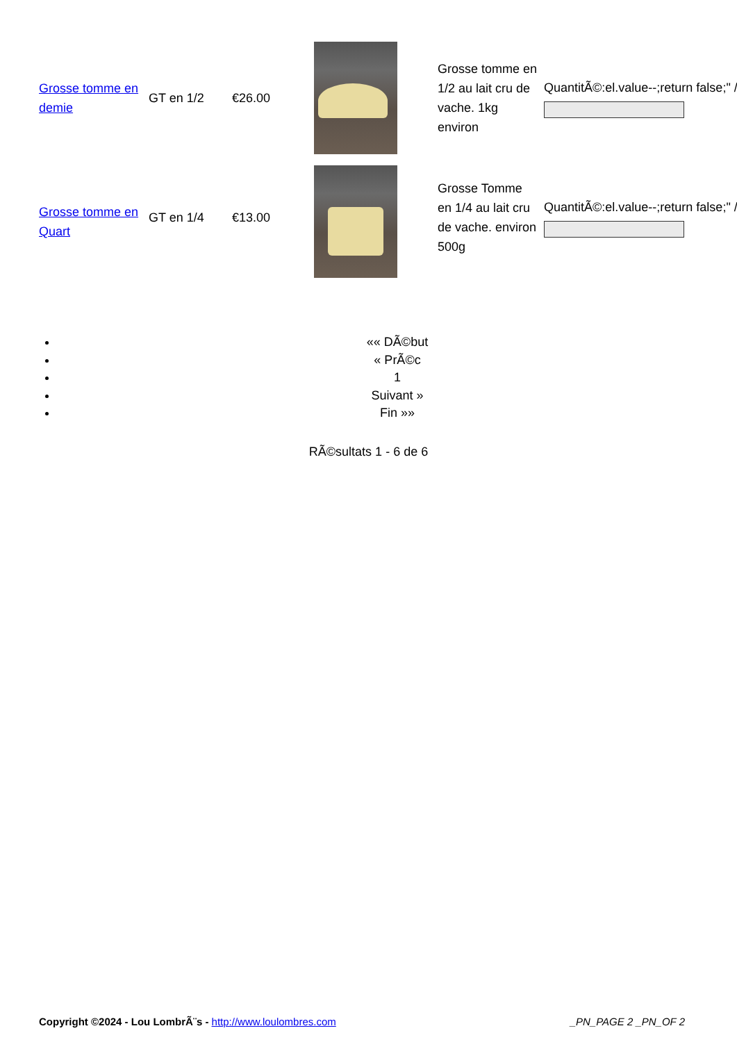| Grosse tomme en demie | GT en 1/2 | €26.00 | | Grosse tomme en 1/2 au lait cru de vache. 1kg environ | QuantitÃ©:el.value--;return false;" /> |
| Grosse tomme en Quart | GT en 1/4 | €13.00 | | Grosse Tomme en 1/4 au lait cru de vache. environ 500g | QuantitÃ©:el.value--;return false;" /> |
«« DÃ©but
« PrÃ©c
1
Suivant »
Fin »»
RÃ©sultats 1 - 6 de 6
Copyright ©2024 - Lou LombrÃ¨s - http://www.loulombres.com _PN_PAGE 2 _PN_OF 2